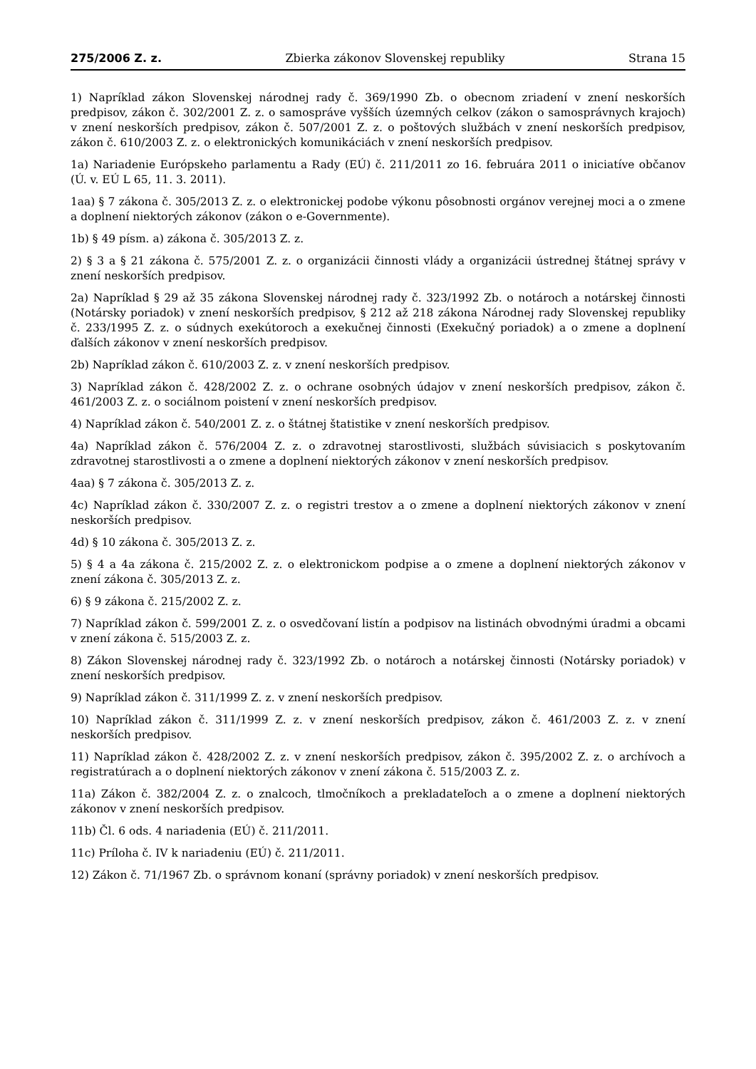275/2006 Z. z. Zbierka zákonov Slovenskej republiky Strana 15
1) Napríklad zákon Slovenskej národnej rady č. 369/1990 Zb. o obecnom zriadení v znení neskorších predpisov, zákon č. 302/2001 Z. z. o samospráve vyšších územných celkov (zákon o samosprávnych krajoch) v znení neskorších predpisov, zákon č. 507/2001 Z. z. o poštových službách v znení neskorších predpisov, zákon č. 610/2003 Z. z. o elektronických komunikáciách v znení neskorších predpisov.
1a) Nariadenie Európskeho parlamentu a Rady (EÚ) č. 211/2011 zo 16. februára 2011 o iniciatíve občanov (Ú. v. EÚ L 65, 11. 3. 2011).
1aa) § 7 zákona č. 305/2013 Z. z. o elektronickej podobe výkonu pôsobnosti orgánov verejnej moci a o zmene a doplnení niektorých zákonov (zákon o e-Governmente).
1b) § 49 písm. a) zákona č. 305/2013 Z. z.
2) § 3 a § 21 zákona č. 575/2001 Z. z. o organizácii činnosti vlády a organizácii ústrednej štátnej správy v znení neskorších predpisov.
2a) Napríklad § 29 až 35 zákona Slovenskej národnej rady č. 323/1992 Zb. o notároch a notárskej činnosti (Notársky poriadok) v znení neskorších predpisov, § 212 až 218 zákona Národnej rady Slovenskej republiky č. 233/1995 Z. z. o súdnych exekútoroch a exekučnej činnosti (Exekučný poriadok) a o zmene a doplnení ďalších zákonov v znení neskorších predpisov.
2b) Napríklad zákon č. 610/2003 Z. z. v znení neskorších predpisov.
3) Napríklad zákon č. 428/2002 Z. z. o ochrane osobných údajov v znení neskorších predpisov, zákon č. 461/2003 Z. z. o sociálnom poistení v znení neskorších predpisov.
4) Napríklad zákon č. 540/2001 Z. z. o štátnej štatistike v znení neskorších predpisov.
4a) Napríklad zákon č. 576/2004 Z. z. o zdravotnej starostlivosti, službách súvisiacich s poskytovaním zdravotnej starostlivosti a o zmene a doplnení niektorých zákonov v znení neskorších predpisov.
4aa) § 7 zákona č. 305/2013 Z. z.
4c) Napríklad zákon č. 330/2007 Z. z. o registri trestov a o zmene a doplnení niektorých zákonov v znení neskorších predpisov.
4d) § 10 zákona č. 305/2013 Z. z.
5) § 4 a 4a zákona č. 215/2002 Z. z. o elektronickom podpise a o zmene a doplnení niektorých zákonov v znení zákona č. 305/2013 Z. z.
6) § 9 zákona č. 215/2002 Z. z.
7) Napríklad zákon č. 599/2001 Z. z. o osvedčovaní listín a podpisov na listinách obvodnými úradmi a obcami v znení zákona č. 515/2003 Z. z.
8) Zákon Slovenskej národnej rady č. 323/1992 Zb. o notároch a notárskej činnosti (Notársky poriadok) v znení neskorších predpisov.
9) Napríklad zákon č. 311/1999 Z. z. v znení neskorších predpisov.
10) Napríklad zákon č. 311/1999 Z. z. v znení neskorších predpisov, zákon č. 461/2003 Z. z. v znení neskorších predpisov.
11) Napríklad zákon č. 428/2002 Z. z. v znení neskorších predpisov, zákon č. 395/2002 Z. z. o archívoch a registratúrach a o doplnení niektorých zákonov v znení zákona č. 515/2003 Z. z.
11a) Zákon č. 382/2004 Z. z. o znalcoch, tlmočníkoch a prekladateľoch a o zmene a doplnení niektorých zákonov v znení neskorších predpisov.
11b) Čl. 6 ods. 4 nariadenia (EÚ) č. 211/2011.
11c) Príloha č. IV k nariadeniu (EÚ) č. 211/2011.
12) Zákon č. 71/1967 Zb. o správnom konaní (správny poriadok) v znení neskorších predpisov.